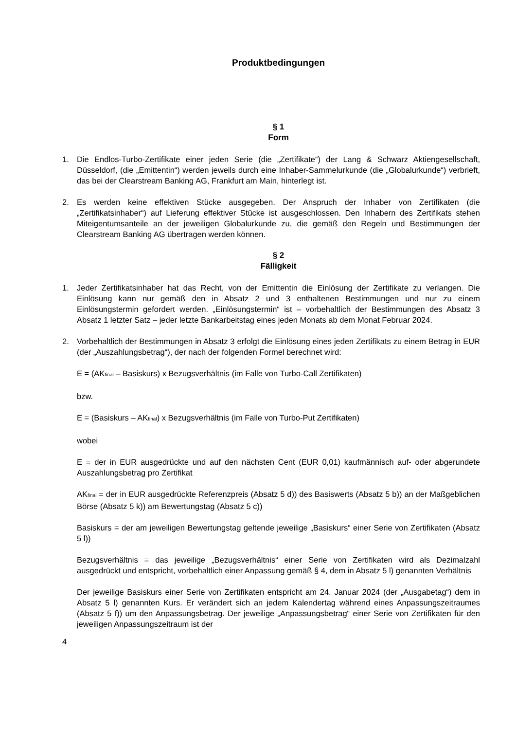Produktbedingungen
§ 1
Form
1. Die Endlos-Turbo-Zertifikate einer jeden Serie (die „Zertifikate“) der Lang & Schwarz Aktiengesellschaft, Düsseldorf, (die „Emittentin“) werden jeweils durch eine Inhaber-Sammelurkunde (die „Globalurkunde“) verbrieft, das bei der Clearstream Banking AG, Frankfurt am Main, hinterlegt ist.
2. Es werden keine effektiven Stücke ausgegeben. Der Anspruch der Inhaber von Zertifikaten (die „Zertifikatsinhaber“) auf Lieferung effektiver Stücke ist ausgeschlossen. Den Inhabern des Zertifikats stehen Miteigentumsanteile an der jeweiligen Globalurkunde zu, die gemäß den Regeln und Bestimmungen der Clearstream Banking AG übertragen werden können.
§ 2
Fälligkeit
1. Jeder Zertifikatsinhaber hat das Recht, von der Emittentin die Einlösung der Zertifikate zu verlangen. Die Einlösung kann nur gemäß den in Absatz 2 und 3 enthaltenen Bestimmungen und nur zu einem Einlösungstermin gefordert werden. „Einlösungstermin“ ist – vorbehaltlich der Bestimmungen des Absatz 3 Absatz 1 letzter Satz – jeder letzte Bankarbeitstag eines jeden Monats ab dem Monat Februar 2024.
2. Vorbehaltlich der Bestimmungen in Absatz 3 erfolgt die Einlösung eines jeden Zertifikats zu einem Betrag in EUR (der „Auszahlungsbetrag“), der nach der folgenden Formel berechnet wird:
E = (AKfinal – Basiskurs) x Bezugsverhältnis (im Falle von Turbo-Call Zertifikaten)
bzw.
E = (Basiskurs – AKfinal) x Bezugsverhältnis (im Falle von Turbo-Put Zertifikaten)
wobei
E = der in EUR ausgedrückte und auf den nächsten Cent (EUR 0,01) kaufmännisch auf- oder abgerundete Auszahlungsbetrag pro Zertifikat
AKfinal = der in EUR ausgedrückte Referenzpreis (Absatz 5 d)) des Basiswerts (Absatz 5 b)) an der Maßgeblichen Börse (Absatz 5 k)) am Bewertungstag (Absatz 5 c))
Basiskurs = der am jeweiligen Bewertungstag geltende jeweilige „Basiskurs“ einer Serie von Zertifikaten (Absatz 5 l))
Bezugsverhältnis = das jeweilige „Bezugsverhältnis“ einer Serie von Zertifikaten wird als Dezimalzahl ausgedrückt und entspricht, vorbehaltlich einer Anpassung gemäß § 4, dem in Absatz 5 l) genannten Verhältnis
Der jeweilige Basiskurs einer Serie von Zertifikaten entspricht am 24. Januar 2024 (der „Ausgabetag“) dem in Absatz 5 l) genannten Kurs. Er verändert sich an jedem Kalendertag während eines Anpassungszeitraumes (Absatz 5 f)) um den Anpassungsbetrag. Der jeweilige „Anpassungsbetrag“ einer Serie von Zertifikaten für den jeweiligen Anpassungszeitraum ist der
4